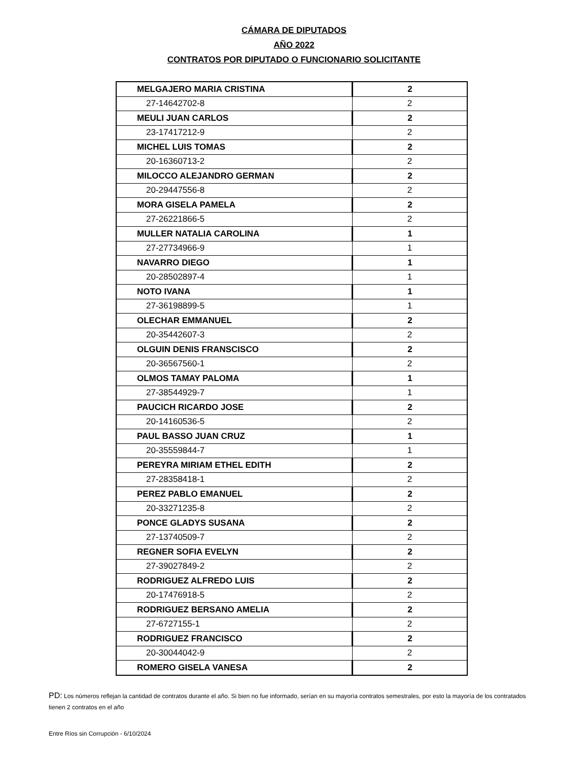CÁMARA DE DIPUTADOS
AÑO 2022
CONTRATOS POR DIPUTADO O FUNCIONARIO SOLICITANTE
| MELGAJERO MARIA CRISTINA | 2 |
| 27-14642702-8 | 2 |
| MEULI JUAN CARLOS | 2 |
| 23-17417212-9 | 2 |
| MICHEL LUIS TOMAS | 2 |
| 20-16360713-2 | 2 |
| MILOCCO ALEJANDRO GERMAN | 2 |
| 20-29447556-8 | 2 |
| MORA GISELA PAMELA | 2 |
| 27-26221866-5 | 2 |
| MULLER NATALIA CAROLINA | 1 |
| 27-27734966-9 | 1 |
| NAVARRO DIEGO | 1 |
| 20-28502897-4 | 1 |
| NOTO IVANA | 1 |
| 27-36198899-5 | 1 |
| OLECHAR EMMANUEL | 2 |
| 20-35442607-3 | 2 |
| OLGUIN DENIS FRANSCISCO | 2 |
| 20-36567560-1 | 2 |
| OLMOS TAMAY PALOMA | 1 |
| 27-38544929-7 | 1 |
| PAUCICH RICARDO JOSE | 2 |
| 20-14160536-5 | 2 |
| PAUL BASSO JUAN CRUZ | 1 |
| 20-35559844-7 | 1 |
| PEREYRA MIRIAM ETHEL EDITH | 2 |
| 27-28358418-1 | 2 |
| PEREZ PABLO EMANUEL | 2 |
| 20-33271235-8 | 2 |
| PONCE GLADYS SUSANA | 2 |
| 27-13740509-7 | 2 |
| REGNER SOFIA EVELYN | 2 |
| 27-39027849-2 | 2 |
| RODRIGUEZ ALFREDO LUIS | 2 |
| 20-17476918-5 | 2 |
| RODRIGUEZ BERSANO AMELIA | 2 |
| 27-6727155-1 | 2 |
| RODRIGUEZ FRANCISCO | 2 |
| 20-30044042-9 | 2 |
| ROMERO GISELA VANESA | 2 |
PD: Los números reflejan la cantidad de contratos durante el año. Si bien no fue informado, serían en su mayorìa contratos semestrales, por esto la mayoría de los contratados tienen 2 contratos en el año
Entre Ríos sin Corrupción - 6/10/2024